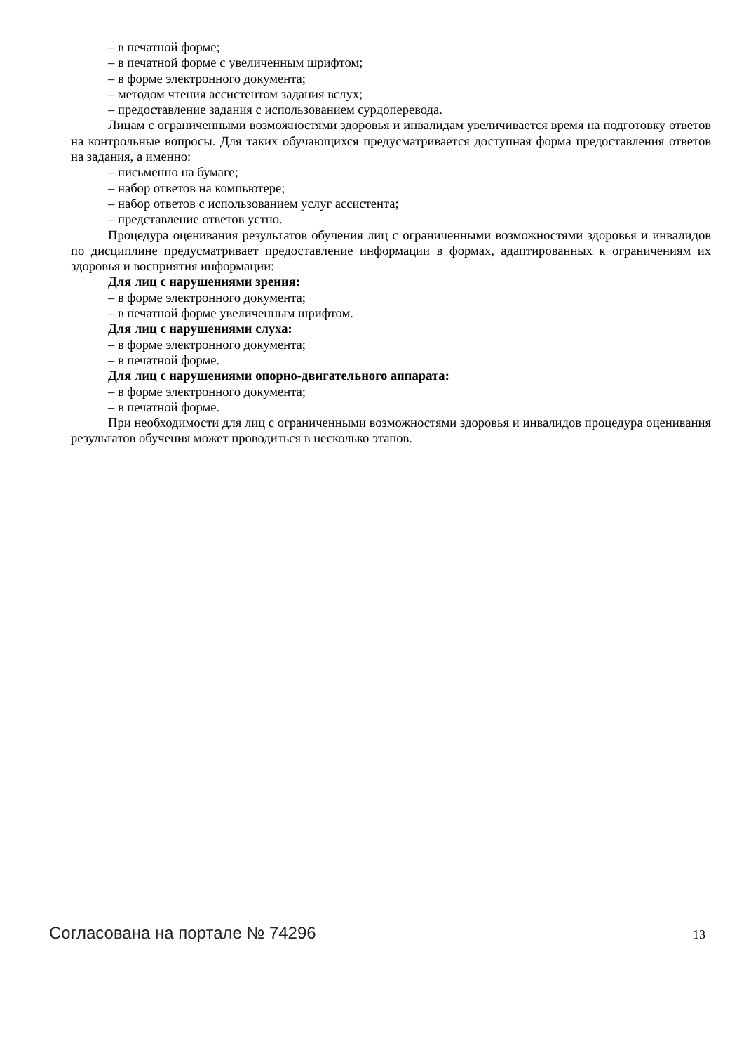– в печатной форме;
– в печатной форме с увеличенным шрифтом;
– в форме электронного документа;
– методом чтения ассистентом задания вслух;
– предоставление задания с использованием сурдоперевода.
Лицам с ограниченными возможностями здоровья и инвалидам увеличивается время на подготовку ответов на контрольные вопросы. Для таких обучающихся предусматривается доступная форма предоставления ответов на задания, а именно:
– письменно на бумаге;
– набор ответов на компьютере;
– набор ответов с использованием услуг ассистента;
– представление ответов устно.
Процедура оценивания результатов обучения лиц с ограниченными возможностями здоровья и инвалидов по дисциплине предусматривает предоставление информации в формах, адаптированных к ограничениям их здоровья и восприятия информации:
Для лиц с нарушениями зрения:
– в форме электронного документа;
– в печатной форме увеличенным шрифтом.
Для лиц с нарушениями слуха:
– в форме электронного документа;
– в печатной форме.
Для лиц с нарушениями опорно-двигательного аппарата:
– в форме электронного документа;
– в печатной форме.
При необходимости для лиц с ограниченными возможностями здоровья и инвалидов процедура оценивания результатов обучения может проводиться в несколько этапов.
Согласована на портале № 74296 13